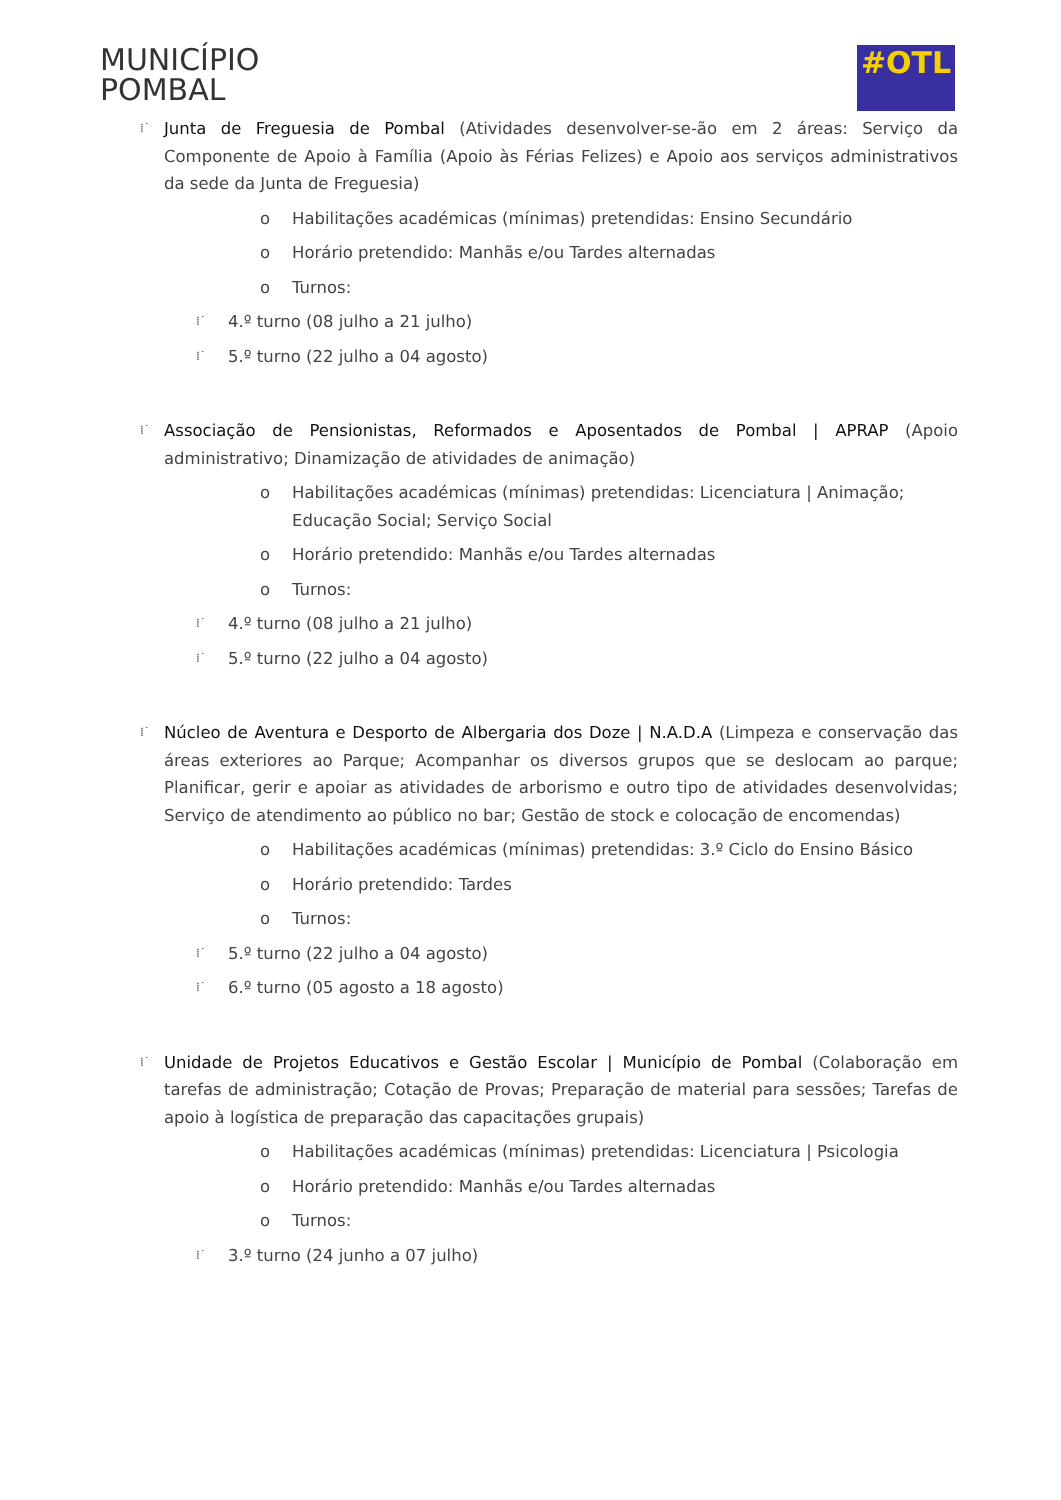MUNICÍPIO
POMBAL
#OTL
⁞˙ Junta de Freguesia de Pombal (Atividades desenvolver-se-ão em 2 áreas: Serviço da Componente de Apoio à Família (Apoio às Férias Felizes) e Apoio aos serviços administrativos da sede da Junta de Freguesia)
o Habilitações académicas (mínimas) pretendidas: Ensino Secundário
o Horário pretendido: Manhãs e/ou Tardes alternadas
o Turnos:
⁞˙ 4.º turno (08 julho a 21 julho)
⁞˙ 5.º turno (22 julho a 04 agosto)
⁞˙ Associação de Pensionistas, Reformados e Aposentados de Pombal | APRAP (Apoio administrativo; Dinamização de atividades de animação)
o Habilitações académicas (mínimas) pretendidas: Licenciatura | Animação; Educação Social; Serviço Social
o Horário pretendido: Manhãs e/ou Tardes alternadas
o Turnos:
⁞˙ 4.º turno (08 julho a 21 julho)
⁞˙ 5.º turno (22 julho a 04 agosto)
⁞˙ Núcleo de Aventura e Desporto de Albergaria dos Doze | N.A.D.A (Limpeza e conservação das áreas exteriores ao Parque; Acompanhar os diversos grupos que se deslocam ao parque; Planificar, gerir e apoiar as atividades de arborismo e outro tipo de atividades desenvolvidas; Serviço de atendimento ao público no bar; Gestão de stock e colocação de encomendas)
o Habilitações académicas (mínimas) pretendidas: 3.º Ciclo do Ensino Básico
o Horário pretendido: Tardes
o Turnos:
⁞˙ 5.º turno (22 julho a 04 agosto)
⁞˙ 6.º turno (05 agosto a 18 agosto)
⁞˙ Unidade de Projetos Educativos e Gestão Escolar | Município de Pombal (Colaboração em tarefas de administração; Cotação de Provas; Preparação de material para sessões; Tarefas de apoio à logística de preparação das capacitações grupais)
o Habilitações académicas (mínimas) pretendidas: Licenciatura | Psicologia
o Horário pretendido: Manhãs e/ou Tardes alternadas
o Turnos:
⁞˙ 3.º turno (24 junho a 07 julho)